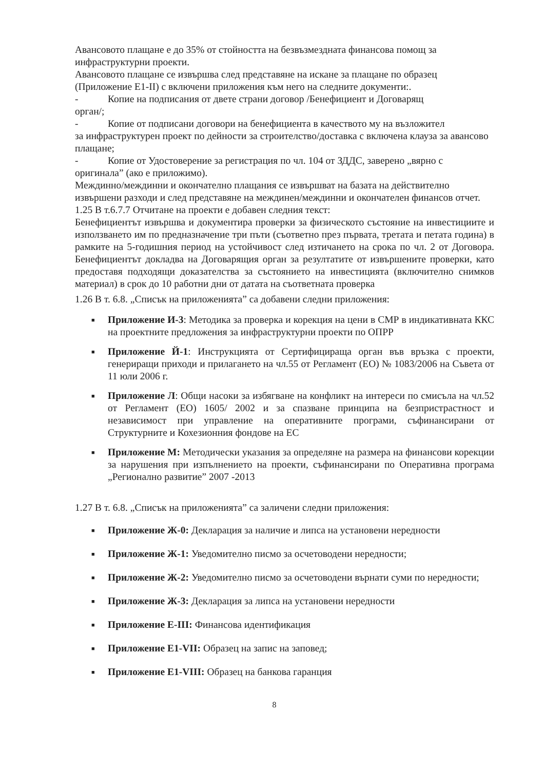Авансовото плащане е до 35% от стойността на безвъзмездната финансова помощ за инфраструктурни проекти.
Авансовото плащане се извършва след представяне на искане за плащане по образец (Приложение Е1-II) с включени приложения към него на следните документи:.
- Копие на подписания от двете страни договор /Бенефициент и Договарящ
орган/;
- Копие от подписани договори на бенефициента в качеството му на възложител
за инфраструктурен проект по дейности за строителство/доставка с включена клауза за авансово плащане;
- Копие от Удостоверение за регистрация по чл. 104 от ЗДДС, заверено „вярно с
оригинала” (ако е приложимо).
Междинно/междинни и окончателно плащания се извършват на базата на действително извършени разходи и след представяне на междинен/междинни и окончателен финансов отчет.
1.25 В т.6.7.7 Отчитане на проекти е добавен следния текст:
Бенефициентът извършва и документира проверки за физическото състояние на инвестициите и използването им по предназначение три пъти (съответно през първата, третата и петата година) в рамките на 5-годишния период на устойчивост след изтичането на срока по чл. 2 от Договора. Бенефициентът докладва на Договарящия орган за резултатите от извършените проверки, като предоставя подходящи доказателства за състоянието на инвестицията (включително снимков материал) в срок до 10 работни дни от датата на съответната проверка
1.26 В т. 6.8. „Списък на приложенията” са добавени следни приложения:
■ Приложение И-3: Методика за проверка и корекция на цени в СМР в индикативната ККС на проектните предложения за инфраструктурни проекти по ОПРР
■ Приложение Й-1: Инструкцията от Сертифицираща орган във връзка с проекти, генериращи приходи и прилагането на чл.55 от Регламент (ЕО) № 1083/2006 на Съвета от 11 юли 2006 г.
■ Приложение Л: Общи насоки за избягване на конфликт на интереси по смисъла на чл.52 от Регламент (ЕО) 1605/ 2002 и за спазване принципа на безпристрастност и независимост при управление на оперативните програми, съфинансирани от Структурните и Кохезионния фондове на ЕС
■ Приложение М: Методически указания за определяне на размера на финансови корекции за нарушения при изпълнението на проекти, съфинансирани по Оперативна програма „Регионално развитие” 2007 -2013
1.27 В т. 6.8. „Списък на приложенията” са заличени следни приложения:
■ Приложение Ж-0: Декларация за наличие и липса на установени нередности
■ Приложение Ж-1: Уведомително писмо за осчетоводени нередности;
■ Приложение Ж-2: Уведомително писмо за осчетоводени върнати суми по нередности;
■ Приложение Ж-3: Декларация за липса на установени нередности
■ Приложение Е-III: Финансова идентификация
■ Приложение Е1-VII: Образец на запис на заповед;
■ Приложение Е1-VIII: Образец на банкова гаранция
8